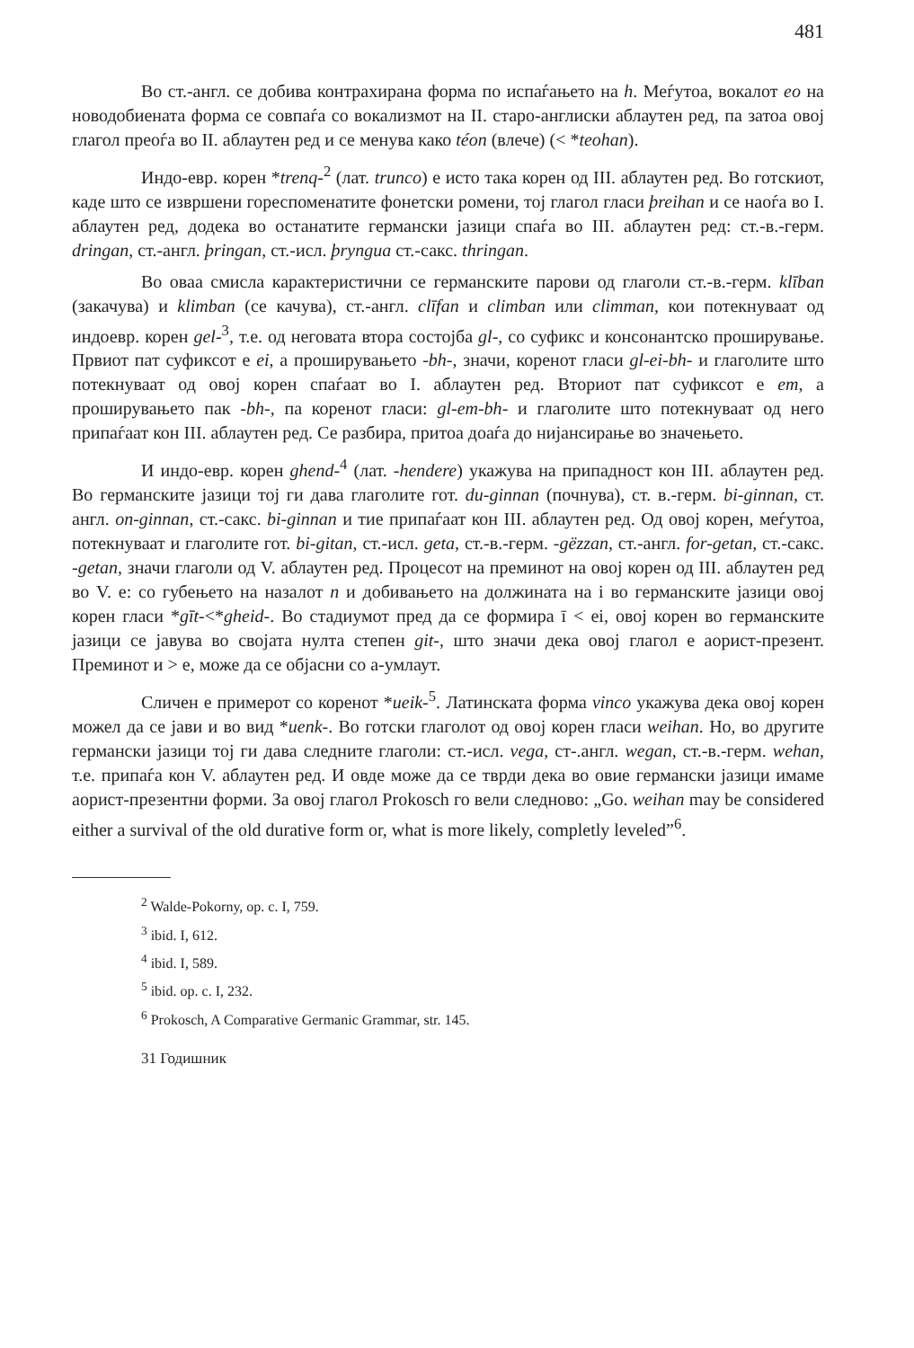481
Во ст.-англ. се добива контрахирана форма по испаѓањето на h. Меѓутоа, вокалот eo на новодобиената форма се совпаѓа со вокализмот на II. старо-англиски аблаутен ред, па затоа овој глагол преоѓа во II. аблаутен ред и се менува како téon (влече) (< *teohan).
Индо-евр. корен *trenq-<sup>2</sup> (лат. trunco) е исто така корен од III. аблаутен ред. Во готскиот, каде што се извршени гореспоменатите фонетски ромени, тој глагол гласи þreihan и се наоѓа во I. аблаутен ред, додека во останатите германски јазици спаѓа во III. аблаутен ред: ст.-в.-герм. dringan, ст.-англ. þringan, ст.-исл. þryngua ст.-сакс. thringan.
Во оваа смисла карактеристични се германските парови од глаголи ст.-в.-герм. klīban (закачува) и klimban (се качува), ст.-англ. clīfan и climban или climman, кои потекнуваат од индоевр. корен gel-<sup>3</sup>, т.е. од неговата втора состојба gl-, со суфикс и консонантско проширување. Првиот пат суфиксот е ei, а проширувањето -bh-, значи, коренот гласи gl-ei-bh- и глаголите што потекнуваат од овој корен спаѓаат во I. аблаутен ред. Вториот пат суфиксот е em, а проширувањето пак -bh-, па коренот гласи: gl-em-bh- и глаголите што потекнуваат од него припаѓаат кон III. аблаутен ред. Се разбира, притоа доаѓа до нијансирање во значењето.
И индо-евр. корен ghend-<sup>4</sup> (лат. -hendere) укажува на припадност кон III. аблаутен ред. Во германските јазици тој ги дава глаголите гот. du-ginnan (почнува), ст. в.-герм. bi-ginnan, ст. англ. on-ginnan, ст.-сакс. bi-ginnan и тие припаѓаат кон III. аблаутен ред. Од овој корен, меѓутоа, потекнуваат и глаголите гот. bi-gitan, ст.-исл. geta, ст.-в.-герм. -gëzzan, ст.-англ. for-getan, ст.-сакс. -getan, значи глаголи од V. аблаутен ред. Процесот на преминот на овој корен од III. аблаутен ред во V. е: со губењето на назалот n и добивањето на должината на i во германските јазици овој корен гласи *gīt-<*gheid-. Во стадиумот пред да се формира ī < ei, овој корен во германските јазици се јавува во својата нулта степен git-, што значи дека овој глагол е аорист-презент. Преминот и > е, може да се објасни со а-умлаут.
Сличен е примерот со коренот *ueik-<sup>5</sup>. Латинската форма vinco укажува дека овој корен можел да се јави и во вид *uenk-. Во готски глаголот од овој корен гласи weihan. Но, во другите германски јазици тој ги дава следните глаголи: ст.-исл. vega, ст-.англ. wegan, ст.-в.-герм. wehan, т.е. припаѓа кон V. аблаутен ред. И овде може да се тврди дека во овие германски јазици имаме аорист-презентни форми. За овој глагол Prokosch го вели следново: „Go. weihan may be considered either a survival of the old durative form or, what is more likely, completly leveled”<sup>6</sup>.
<sup>2</sup> Walde-Pokorny, op. c. I, 759.
<sup>3</sup> ibid. I, 612.
<sup>4</sup> ibid. I, 589.
<sup>5</sup> ibid. op. c. I, 232.
<sup>6</sup> Prokosch, A Comparative Germanic Grammar, str. 145.
31 Годишник